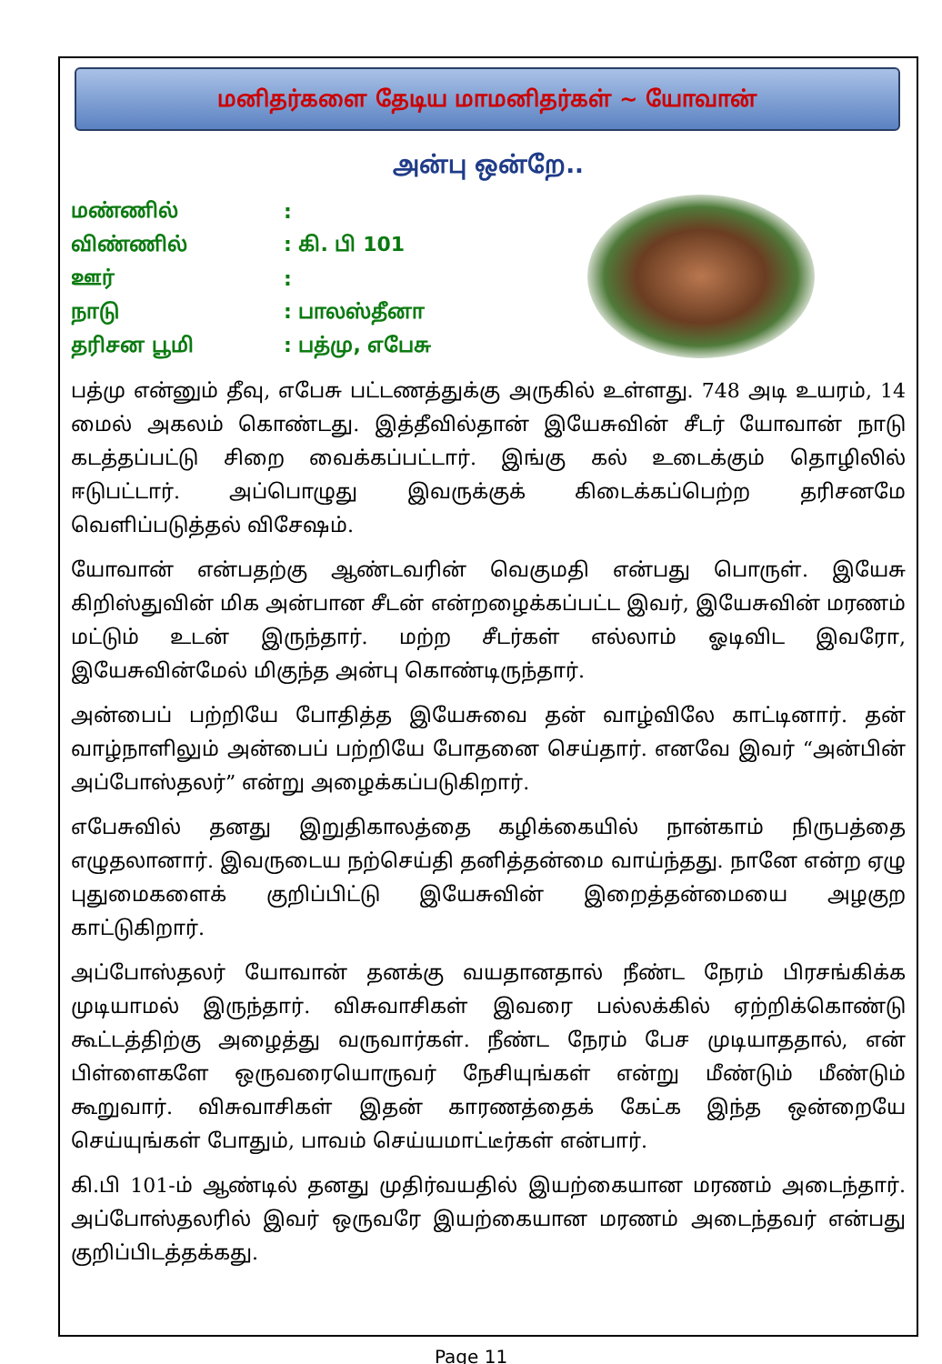மனிதர்களை தேடிய மாமனிதர்கள் ~ யோவான்
அன்பு ஒன்றே..
| மண்ணில் | : |
| விண்ணில் | : கி. பி 101 |
| ஊர் | : |
| நாடு | : பாலஸ்தீனா |
| தரிசன பூமி | : பத்மு, எபேசு |
பத்மு என்னும் தீவு, எபேசு பட்டணத்துக்கு அருகில் உள்ளது. 748 அடி உயரம், 14 மைல் அகலம் கொண்டது. இத்தீவில்தான் இயேசுவின் சீடர் யோவான் நாடு கடத்தப்பட்டு சிறை வைக்கப்பட்டார். இங்கு கல் உடைக்கும் தொழிலில் ஈடுபட்டார். அப்பொழுது இவருக்குக் கிடைக்கப்பெற்ற தரிசனமே வெளிப்படுத்தல் விசேஷம்.
யோவான் என்பதற்கு ஆண்டவரின் வெகுமதி என்பது பொருள். இயேசு கிறிஸ்துவின் மிக அன்பான சீடன் என்றழைக்கப்பட்ட இவர், இயேசுவின் மரணம் மட்டும் உடன் இருந்தார். மற்ற சீடர்கள் எல்லாம் ஓடிவிட இவரோ, இயேசுவின்மேல் மிகுந்த அன்பு கொண்டிருந்தார்.
அன்பைப் பற்றியே போதித்த இயேசுவை தன் வாழ்விலே காட்டினார். தன் வாழ்நாளிலும் அன்பைப் பற்றியே போதனை செய்தார். எனவே இவர் “அன்பின் அப்போஸ்தலர்” என்று அழைக்கப்படுகிறார்.
எபேசுவில் தனது இறுதிகாலத்தை கழிக்கையில் நான்காம் நிருபத்தை எழுதலானார். இவருடைய நற்செய்தி தனித்தன்மை வாய்ந்தது. நானே என்ற ஏழு புதுமைகளைக் குறிப்பிட்டு இயேசுவின் இறைத்தன்மையை அழகுற காட்டுகிறார்.
அப்போஸ்தலர் யோவான் தனக்கு வயதானதால் நீண்ட நேரம் பிரசங்கிக்க முடியாமல் இருந்தார். விசுவாசிகள் இவரை பல்லக்கில் ஏற்றிக்கொண்டு கூட்டத்திற்கு அழைத்து வருவார்கள். நீண்ட நேரம் பேச முடியாததால், என் பிள்ளைகளே ஒருவரையொருவர் நேசியுங்கள் என்று மீண்டும் மீண்டும் கூறுவார். விசுவாசிகள் இதன் காரணத்தைக் கேட்க இந்த ஒன்றையே செய்யுங்கள் போதும், பாவம் செய்யமாட்டீர்கள் என்பார்.
கி.பி 101-ம் ஆண்டில் தனது முதிர்வயதில் இயற்கையான மரணம் அடைந்தார். அப்போஸ்தலரில் இவர் ஒருவரே இயற்கையான மரணம் அடைந்தவர் என்பது குறிப்பிடத்தக்கது.
Page 11